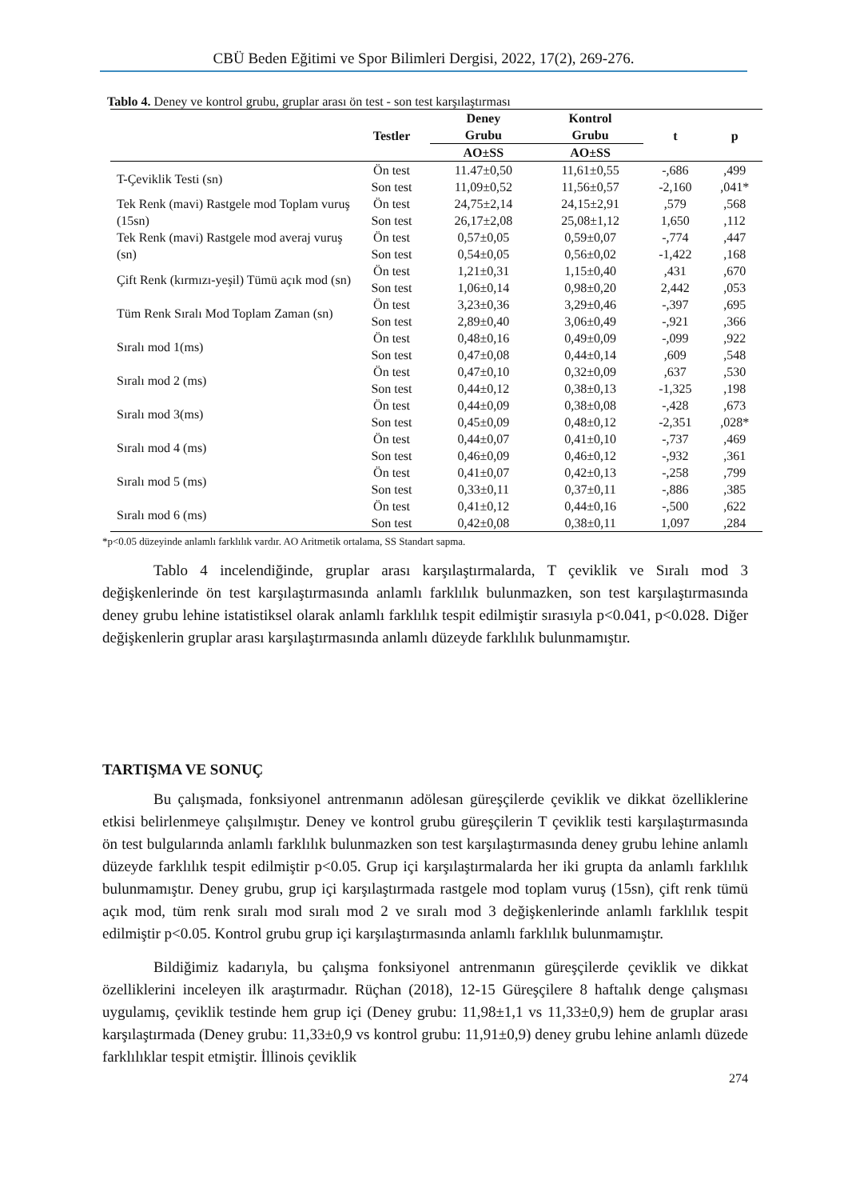CBÜ Beden Eğitimi ve Spor Bilimleri Dergisi, 2022, 17(2), 269-276.
Tablo 4. Deney ve kontrol grubu, gruplar arası ön test - son test karşılaştırması
| | Testler | Deney Grubu | Kontrol Grubu | t | p |
| --- | --- | --- | --- | --- | --- |
| | | AO±SS | AO±SS | | |
| T-Çeviklik Testi (sn) | Ön test | 11.47±0,50 | 11,61±0,55 | -,686 | ,499 |
| | Son test | 11,09±0,52 | 11,56±0,57 | -2,160 | ,041* |
| Tek Renk (mavi) Rastgele mod Toplam vuruş (15sn) | Ön test | 24,75±2,14 | 24,15±2,91 | ,579 | ,568 |
| | Son test | 26,17±2,08 | 25,08±1,12 | 1,650 | ,112 |
| Tek Renk (mavi) Rastgele mod averaj vuruş (sn) | Ön test | 0,57±0,05 | 0,59±0,07 | -,774 | ,447 |
| | Son test | 0,54±0,05 | 0,56±0,02 | -1,422 | ,168 |
| Çift Renk (kırmızı-yeşil) Tümü açık mod (sn) | Ön test | 1,21±0,31 | 1,15±0,40 | ,431 | ,670 |
| | Son test | 1,06±0,14 | 0,98±0,20 | 2,442 | ,053 |
| Tüm Renk Sıralı Mod Toplam Zaman (sn) | Ön test | 3,23±0,36 | 3,29±0,46 | -,397 | ,695 |
| | Son test | 2,89±0,40 | 3,06±0,49 | -,921 | ,366 |
| Sıralı mod 1(ms) | Ön test | 0,48±0,16 | 0,49±0,09 | -,099 | ,922 |
| | Son test | 0,47±0,08 | 0,44±0,14 | ,609 | ,548 |
| Sıralı mod 2 (ms) | Ön test | 0,47±0,10 | 0,32±0,09 | ,637 | ,530 |
| | Son test | 0,44±0,12 | 0,38±0,13 | -1,325 | ,198 |
| Sıralı mod 3(ms) | Ön test | 0,44±0,09 | 0,38±0,08 | -,428 | ,673 |
| | Son test | 0,45±0,09 | 0,48±0,12 | -2,351 | ,028* |
| Sıralı mod 4 (ms) | Ön test | 0,44±0,07 | 0,41±0,10 | -,737 | ,469 |
| | Son test | 0,46±0,09 | 0,46±0,12 | -,932 | ,361 |
| Sıralı mod 5 (ms) | Ön test | 0,41±0,07 | 0,42±0,13 | -,258 | ,799 |
| | Son test | 0,33±0,11 | 0,37±0,11 | -,886 | ,385 |
| Sıralı mod 6 (ms) | Ön test | 0,41±0,12 | 0,44±0,16 | -,500 | ,622 |
| | Son test | 0,42±0,08 | 0,38±0,11 | 1,097 | ,284 |
*p<0.05 düzeyinde anlamlı farklılık vardır. AO Aritmetik ortalama, SS Standart sapma.
Tablo 4 incelendiğinde, gruplar arası karşılaştırmalarda, T çeviklik ve Sıralı mod 3 değişkenlerinde ön test karşılaştırmasında anlamlı farklılık bulunmazken, son test karşılaştırmasında deney grubu lehine istatistiksel olarak anlamlı farklılık tespit edilmiştir sırasıyla p<0.041, p<0.028. Diğer değişkenlerin gruplar arası karşılaştırmasında anlamlı düzeyde farklılık bulunmamıştır.
TARTIŞMA VE SONUÇ
Bu çalışmada, fonksiyonel antrenmanın adölesan güreşçilerde çeviklik ve dikkat özelliklerine etkisi belirlenmeye çalışılmıştır. Deney ve kontrol grubu güreşçilerin T çeviklik testi karşılaştırmasında ön test bulgularında anlamlı farklılık bulunmazken son test karşılaştırmasında deney grubu lehine anlamlı düzeyde farklılık tespit edilmiştir p<0.05. Grup içi karşılaştırmalarda her iki grupta da anlamlı farklılık bulunmamıştır. Deney grubu, grup içi karşılaştırmada rastgele mod toplam vuruş (15sn), çift renk tümü açık mod, tüm renk sıralı mod sıralı mod 2 ve sıralı mod 3 değişkenlerinde anlamlı farklılık tespit edilmiştir p<0.05. Kontrol grubu grup içi karşılaştırmasında anlamlı farklılık bulunmamıştır.
Bildiğimiz kadarıyla, bu çalışma fonksiyonel antrenmanın güreşçilerde çeviklik ve dikkat özelliklerini inceleyen ilk araştırmadır. Rüçhan (2018), 12-15 Güreşçilere 8 haftalık denge çalışması uygulamış, çeviklik testinde hem grup içi (Deney grubu: 11,98±1,1 vs 11,33±0,9) hem de gruplar arası karşılaştırmada (Deney grubu: 11,33±0,9 vs kontrol grubu: 11,91±0,9) deney grubu lehine anlamlı düzede farklılıklar tespit etmiştir. İllinois çeviklik
274